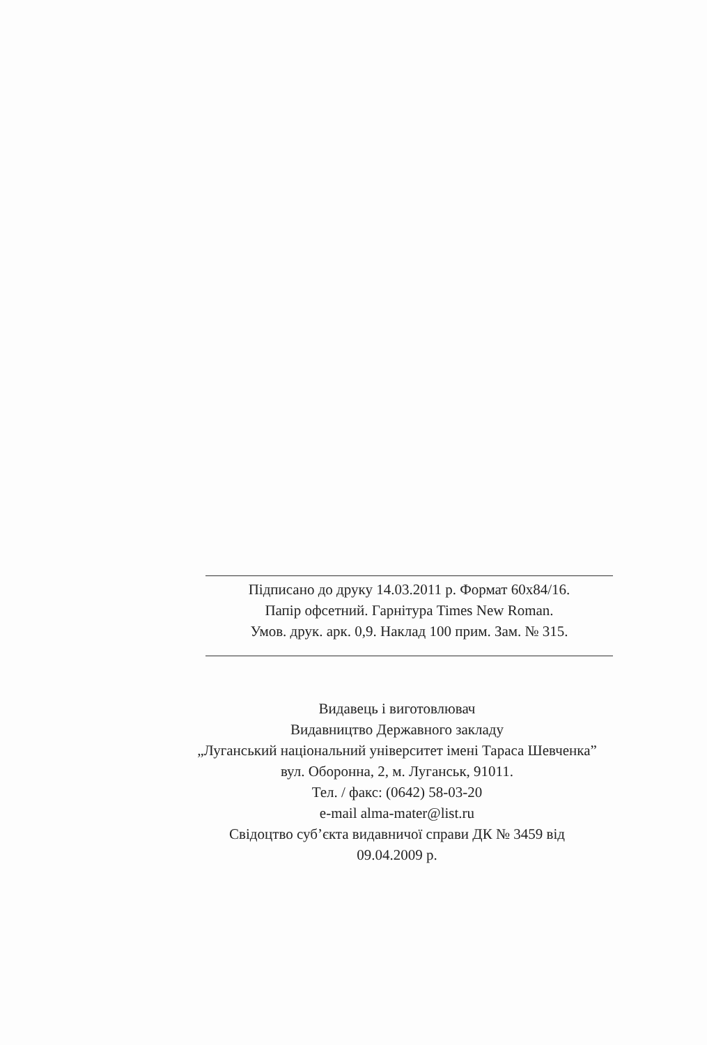Підписано до друку 14.03.2011 р. Формат 60x84/16.
Папір офсетний. Гарнітура Times New Roman.
Умов. друк. арк. 0,9. Наклад 100 прим. Зам. № 315.
Видавець і виготовлювач
Видавництво Державного закладу
„Луганський національний університет імені Тараса Шевченка”
вул. Оборонна, 2, м. Луганськ, 91011.
Тел. / факс: (0642) 58-03-20
e-mail alma-mater@list.ru
Свідоцтво суб’єкта видавничої справи ДК № 3459 від
09.04.2009 р.